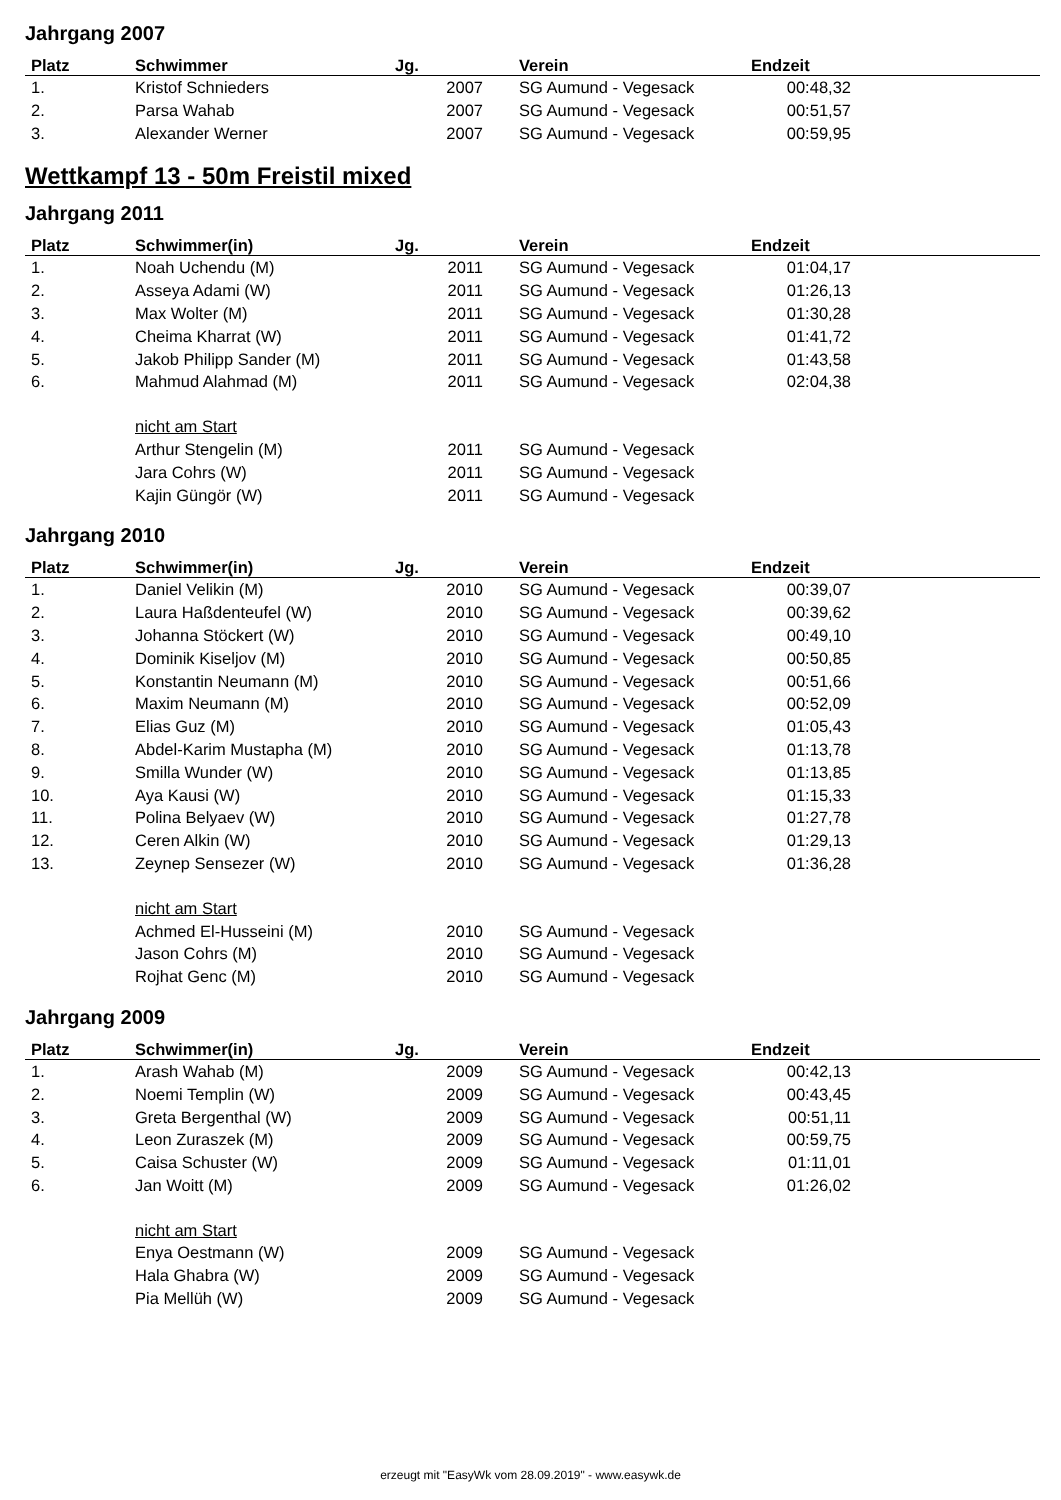Jahrgang 2007
| Platz | Schwimmer | Jg. | Verein | Endzeit | |
| --- | --- | --- | --- | --- | --- |
| 1. | Kristof Schnieders | 2007 | SG Aumund - Vegesack | 00:48,32 | |
| 2. | Parsa Wahab | 2007 | SG Aumund - Vegesack | 00:51,57 | |
| 3. | Alexander Werner | 2007 | SG Aumund - Vegesack | 00:59,95 | |
Wettkampf 13 - 50m Freistil mixed
Jahrgang 2011
| Platz | Schwimmer(in) | Jg. | Verein | Endzeit | |
| --- | --- | --- | --- | --- | --- |
| 1. | Noah Uchendu (M) | 2011 | SG Aumund - Vegesack | 01:04,17 | |
| 2. | Asseya Adami (W) | 2011 | SG Aumund - Vegesack | 01:26,13 | |
| 3. | Max Wolter (M) | 2011 | SG Aumund - Vegesack | 01:30,28 | |
| 4. | Cheima Kharrat (W) | 2011 | SG Aumund - Vegesack | 01:41,72 | |
| 5. | Jakob Philipp Sander (M) | 2011 | SG Aumund - Vegesack | 01:43,58 | |
| 6. | Mahmud Alahmad (M) | 2011 | SG Aumund - Vegesack | 02:04,38 | |
| | nicht am Start | | | | |
| | Arthur Stengelin (M) | 2011 | SG Aumund - Vegesack | | |
| | Jara Cohrs (W) | 2011 | SG Aumund - Vegesack | | |
| | Kajin Güngör (W) | 2011 | SG Aumund - Vegesack | | |
Jahrgang 2010
| Platz | Schwimmer(in) | Jg. | Verein | Endzeit | |
| --- | --- | --- | --- | --- | --- |
| 1. | Daniel Velikin (M) | 2010 | SG Aumund - Vegesack | 00:39,07 | |
| 2. | Laura Haßdenteufel (W) | 2010 | SG Aumund - Vegesack | 00:39,62 | |
| 3. | Johanna Stöckert (W) | 2010 | SG Aumund - Vegesack | 00:49,10 | |
| 4. | Dominik Kiseljov (M) | 2010 | SG Aumund - Vegesack | 00:50,85 | |
| 5. | Konstantin Neumann (M) | 2010 | SG Aumund - Vegesack | 00:51,66 | |
| 6. | Maxim Neumann (M) | 2010 | SG Aumund - Vegesack | 00:52,09 | |
| 7. | Elias Guz (M) | 2010 | SG Aumund - Vegesack | 01:05,43 | |
| 8. | Abdel-Karim Mustapha (M) | 2010 | SG Aumund - Vegesack | 01:13,78 | |
| 9. | Smilla Wunder (W) | 2010 | SG Aumund - Vegesack | 01:13,85 | |
| 10. | Aya Kausi (W) | 2010 | SG Aumund - Vegesack | 01:15,33 | |
| 11. | Polina Belyaev (W) | 2010 | SG Aumund - Vegesack | 01:27,78 | |
| 12. | Ceren Alkin (W) | 2010 | SG Aumund - Vegesack | 01:29,13 | |
| 13. | Zeynep Sensezer (W) | 2010 | SG Aumund - Vegesack | 01:36,28 | |
| | nicht am Start | | | | |
| | Achmed El-Husseini (M) | 2010 | SG Aumund - Vegesack | | |
| | Jason Cohrs (M) | 2010 | SG Aumund - Vegesack | | |
| | Rojhat Genc (M) | 2010 | SG Aumund - Vegesack | | |
Jahrgang 2009
| Platz | Schwimmer(in) | Jg. | Verein | Endzeit | |
| --- | --- | --- | --- | --- | --- |
| 1. | Arash Wahab (M) | 2009 | SG Aumund - Vegesack | 00:42,13 | |
| 2. | Noemi Templin (W) | 2009 | SG Aumund - Vegesack | 00:43,45 | |
| 3. | Greta Bergenthal (W) | 2009 | SG Aumund - Vegesack | 00:51,11 | |
| 4. | Leon Zuraszek (M) | 2009 | SG Aumund - Vegesack | 00:59,75 | |
| 5. | Caisa Schuster (W) | 2009 | SG Aumund - Vegesack | 01:11,01 | |
| 6. | Jan Woitt (M) | 2009 | SG Aumund - Vegesack | 01:26,02 | |
| | nicht am Start | | | | |
| | Enya Oestmann (W) | 2009 | SG Aumund - Vegesack | | |
| | Hala Ghabra (W) | 2009 | SG Aumund - Vegesack | | |
| | Pia Mellüh (W) | 2009 | SG Aumund - Vegesack | | |
erzeugt mit "EasyWk vom 28.09.2019" - www.easywk.de